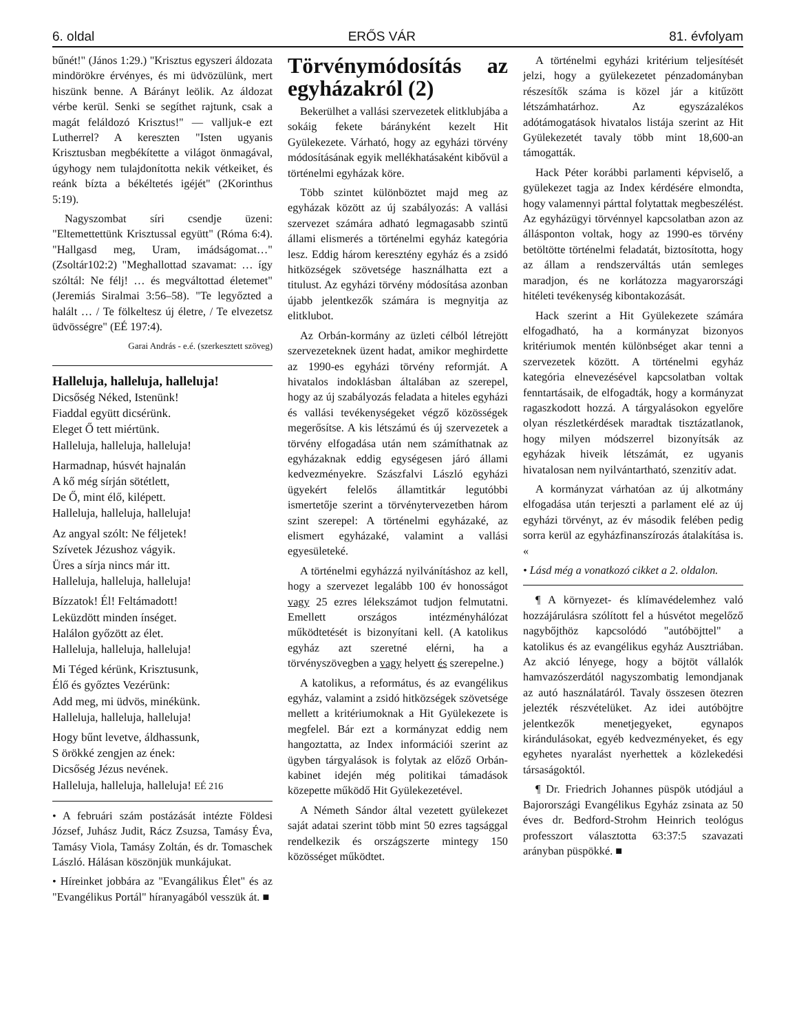6. oldal ERŐS VÁR 81. évfolyam
bűnét!" (János 1:29.) "Krisztus egyszeri áldozata mindörökre érvényes, és mi üdvözülünk, mert hiszünk benne. A Bárányt leölik. Az áldozat vérbe kerül. Senki se segíthet rajtunk, csak a magát feláldozó Krisztus!" — valljuk-e ezt Lutherrel? A kereszten "Isten ugyanis Krisztusban megbékítette a világot önmagával, úgyhogy nem tulajdonította nekik vétkeiket, és reánk bízta a békéltetés igéjét" (2Korinthus 5:19).
Nagyszombat síri csendje üzeni: "Eltemettettünk Krisztussal együtt" (Róma 6:4). "Hallgasd meg, Uram, imádságomat…" (Zsoltár102:2) "Meghallottad szavamat: … így szóltál: Ne félj! … és megváltottad életemet" (Jeremiás Siralmai 3:56–58). "Te legyőzted a halált … / Te fölkeltesz új életre, / Te elvezetsz üdvösségre" (EÉ 197:4).
Garai András - e.é. (szerkesztett szöveg)
Halleluja, halleluja, halleluja!
Dicsőség Néked, Istenünk!
Fiaddal együtt dicsérünk.
Eleget Ő tett miértünk.
Halleluja, halleluja, halleluja!
Harmadnap, húsvét hajnalán
A kő még sírján sötétlett,
De Ő, mint élő, kilépett.
Halleluja, halleluja, halleluja!
Az angyal szólt: Ne féljetek!
Szívetek Jézushoz vágyik.
Üres a sírja nincs már itt.
Halleluja, halleluja, halleluja!
Bízzatok! Él! Feltámadott!
Leküzdött minden ínséget.
Halálon győzött az élet.
Halleluja, halleluja, halleluja!
Mi Téged kérünk, Krisztusunk,
Élő és győztes Vezérünk:
Add meg, mi üdvös, minékünk.
Halleluja, halleluja, halleluja!
Hogy bűnt levetve, áldhassunk,
S örökké zengjen az ének:
Dicsőség Jézus nevének.
Halleluja, halleluja, halleluja! EÉ 216
• A februári szám postázását intézte Földesi József, Juhász Judit, Rácz Zsuzsa, Tamásy Éva, Tamásy Viola, Tamásy Zoltán, és dr. Tomaschek László. Hálásan köszönjük munkájukat.
• Híreinket jobbára az "Evangálikus Élet" és az "Evangélikus Portál" híranyagából vesszük át. ■
Törvénymódosítás az egyházakról (2)
Bekerülhet a vallási szervezetek elitklubjába a sokáig fekete bárányként kezelt Hit Gyülekezete. Várható, hogy az egyházi törvény módosításának egyik mellékhatásaként kibővül a történelmi egyházak köre.
Több szintet különböztet majd meg az egyházak között az új szabályozás: A vallási szervezet számára adható legmagasabb szintű állami elismerés a történelmi egyház kategória lesz. Eddig három keresztény egyház és a zsidó hitközségek szövetsége használhatta ezt a titulust. Az egyházi törvény módosítása azonban újabb jelentkezők számára is megnyitja az elitklubot.
Az Orbán-kormány az üzleti célból létrejött szervezeteknek üzent hadat, amikor meghirdette az 1990-es egyházi törvény reformját. A hivatalos indoklásban általában az szerepel, hogy az új szabályozás feladata a hiteles egyházi és vallási tevékenységeket végző közösségek megerősítse. A kis létszámú és új szervezetek a törvény elfogadása után nem számíthatnak az egyházaknak eddig egységesen járó állami kedvezményekre. Szászfalvi László egyházi ügyekért felelős államtitkár legutóbbi ismertetője szerint a törvénytervezetben három szint szerepel: A történelmi egyházaké, az elismert egyházaké, valamint a vallási egyesületeké.
A történelmi egyházzá nyilvánításhoz az kell, hogy a szervezet legalább 100 év honosságot vagy 25 ezres lélekszámot tudjon felmutatni. Emellett országos intézményhálózat működtetését is bizonyítani kell. (A katolikus egyház azt szeretné elérni, ha a törvényszövegben a vagy helyett és szerepelne.)
A katolikus, a református, és az evangélikus egyház, valamint a zsidó hitközségek szövetsége mellett a kritériumoknak a Hit Gyülekezete is megfelel. Bár ezt a kormányzat eddig nem hangoztatta, az Index információi szerint az ügyben tárgyalások is folytak az előző Orbán-kabinet idején még politikai támadások közepette működő Hit Gyülekezetével.
A Németh Sándor által vezetett gyülekezet saját adatai szerint több mint 50 ezres tagsággal rendelkezik és országszerte mintegy 150 közösséget működtet.
A történelmi egyházi kritérium teljesítését jelzi, hogy a gyülekezetet pénzadományban részesítők száma is közel jár a kitűzött létszámhatárhoz. Az egyszázalékos adótámogatások hivatalos listája szerint az Hit Gyülekezetét tavaly több mint 18,600-an támogatták.
Hack Péter korábbi parlamenti képviselő, a gyülekezet tagja az Index kérdésére elmondta, hogy valamennyi párttal folytattak megbeszélést. Az egyházügyi törvénnyel kapcsolatban azon az állásponton voltak, hogy az 1990-es törvény betöltötte történelmi feladatát, biztosította, hogy az állam a rendszerváltás után semleges maradjon, és ne korlátozza magyarországi hitéleti tevékenység kibontakozását.
Hack szerint a Hit Gyülekezete számára elfogadható, ha a kormányzat bizonyos kritériumok mentén különbséget akar tenni a szervezetek között. A történelmi egyház kategória elnevezésével kapcsolatban voltak fenntartásaik, de elfogadták, hogy a kormányzat ragaszkodott hozzá. A tárgyalásokon egyelőre olyan részletkérdések maradtak tisztázatlanok, hogy milyen módszerrel bizonyítsák az egyházak hiveik létszámát, ez ugyanis hivatalosan nem nyilvántartható, szenzitív adat.
A kormányzat várhatóan az új alkotmány elfogadása után terjeszti a parlament elé az új egyházi törvényt, az év második felében pedig sorra kerül az egyházfinanszírozás átalakítása is. «
• Lásd még a vonatkozó cikket a 2. oldalon.
¶ A környezet- és klímavédelemhez való hozzájárulásra szólított fel a húsvétot megelőző nagybőjthöz kapcsolódó "autóböjttel" a katolikus és az evangélikus egyház Ausztriában. Az akció lényege, hogy a böjtöt vállalók hamvazószerdától nagyszombatig lemondjanak az autó használatáról. Tavaly összesen ötezren jelezték részvételüket. Az idei autóböjtre jelentkezők menetjegyeket, egynapos kirándulásokat, egyéb kedvezményeket, és egy egyhetes nyaralást nyerhettek a közlekedési társaságoktól.
¶ Dr. Friedrich Johannes püspök utódjául a Bajorországi Evangélikus Egyház zsinata az 50 éves dr. Bedford-Strohm Heinrich teológus professzort választotta 63:37:5 szavazati arányban püspökké. ■